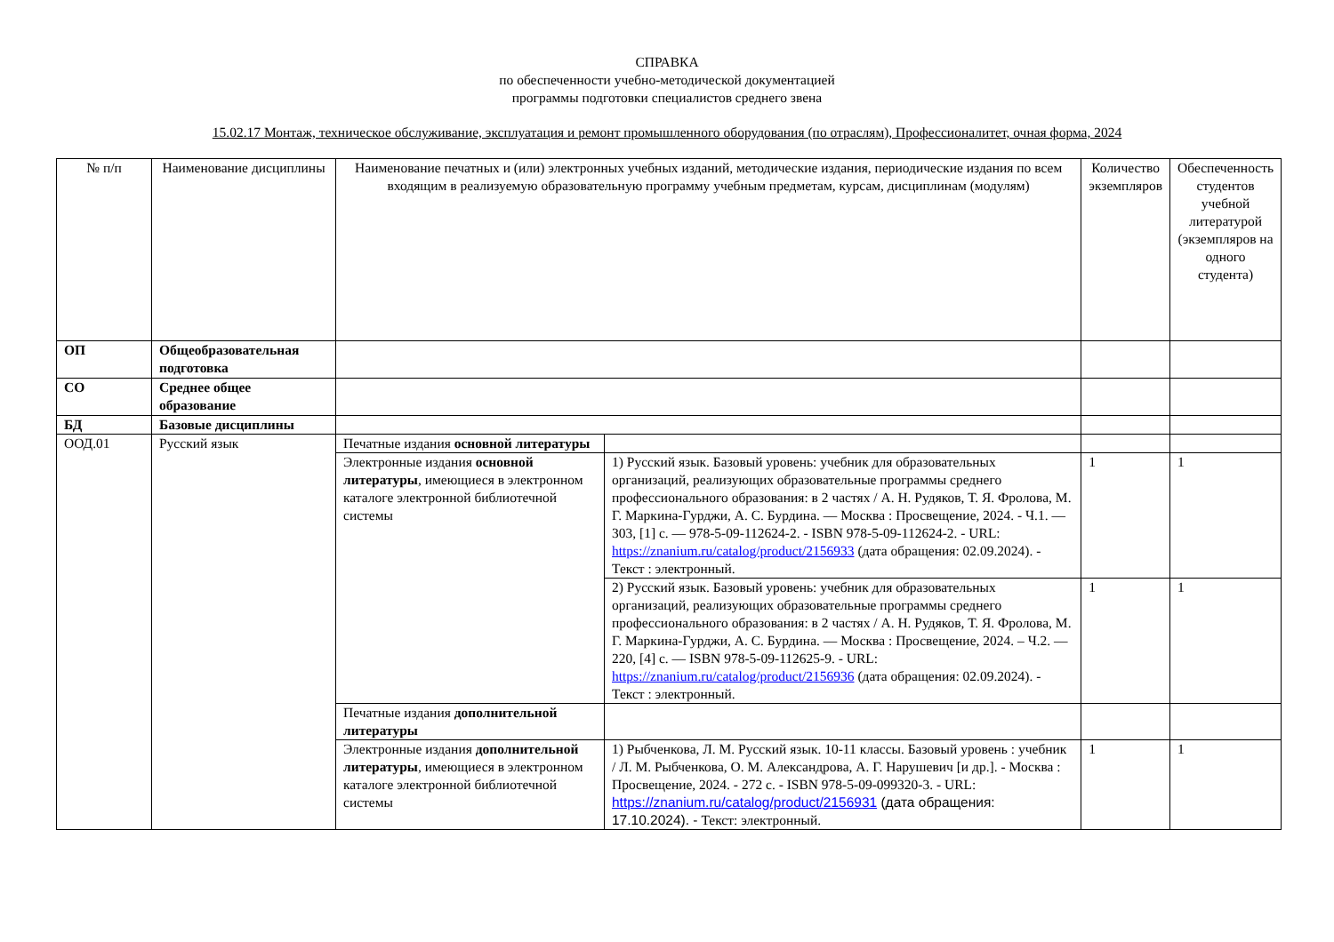СПРАВКА
по обеспеченности учебно-методической документацией
программы подготовки специалистов среднего звена
15.02.17 Монтаж, техническое обслуживание, эксплуатация и ремонт промышленного оборудования (по отраслям), Профессионалитет, очная форма, 2024
| № п/п | Наименование дисциплины | Наименование печатных и (или) электронных учебных изданий, методические издания, периодические издания по всем входящим в реализуемую образовательную программу учебным предметам, курсам, дисциплинам (модулям) | | Количество экземпляров | Обеспеченность студентов учебной литературой (экземпляров на одного студента) |
| --- | --- | --- | --- | --- | --- |
| ОП | Общеобразовательная подготовка | | | | |
| СО | Среднее общее образование | | | | |
| БД | Базовые дисциплины | | | | |
| ООД.01 | Русский язык | Печатные издания основной литературы | | | |
| | | Электронные издания основной литературы , имеющиеся в электронном каталоге электронной библиотечной системы | 1) Русский язык. Базовый уровень: учебник для образовательных организаций, реализующих образовательные программы среднего профессионального образования: в 2 частях / А. Н. Рудяков, Т. Я. Фролова, М. Г. Маркина-Гурджи, А. С. Бурдина. — Москва : Просвещение, 2024. - Ч.1. — 303, [1] с. — 978-5-09-112624-2. - ISBN 978-5-09-112624-2. - URL: https://znanium.ru/catalog/product/2156933 (дата обращения: 02.09.2024). - Текст : электронный. | 1 | 1 |
| | | | 2) Русский язык. Базовый уровень: учебник для образовательных организаций, реализующих образовательные программы среднего профессионального образования: в 2 частях / А. Н. Рудяков, Т. Я. Фролова, М. Г. Маркина-Гурджи, А. С. Бурдина. — Москва : Просвещение, 2024. – Ч.2. — 220, [4] с. — ISBN 978-5-09-112625-9. - URL: https://znanium.ru/catalog/product/2156936 (дата обращения: 02.09.2024). - Текст : электронный. | 1 | 1 |
| | | Печатные издания дополнительной литературы | | | |
| | | Электронные издания дополнительной литературы , имеющиеся в электронном каталоге электронной библиотечной системы | 1) Рыбченкова, Л. М. Русский язык. 10-11 классы. Базовый уровень : учебник / Л. М. Рыбченкова, О. М. Александрова, А. Г. Нарушевич [и др.]. - Москва : Просвещение, 2024. - 272 с. - ISBN 978-5-09-099320-3. - URL: https://znanium.ru/catalog/product/2156931 (дата обращения: 17.10.2024). - Текст: электронный. | 1 | 1 |